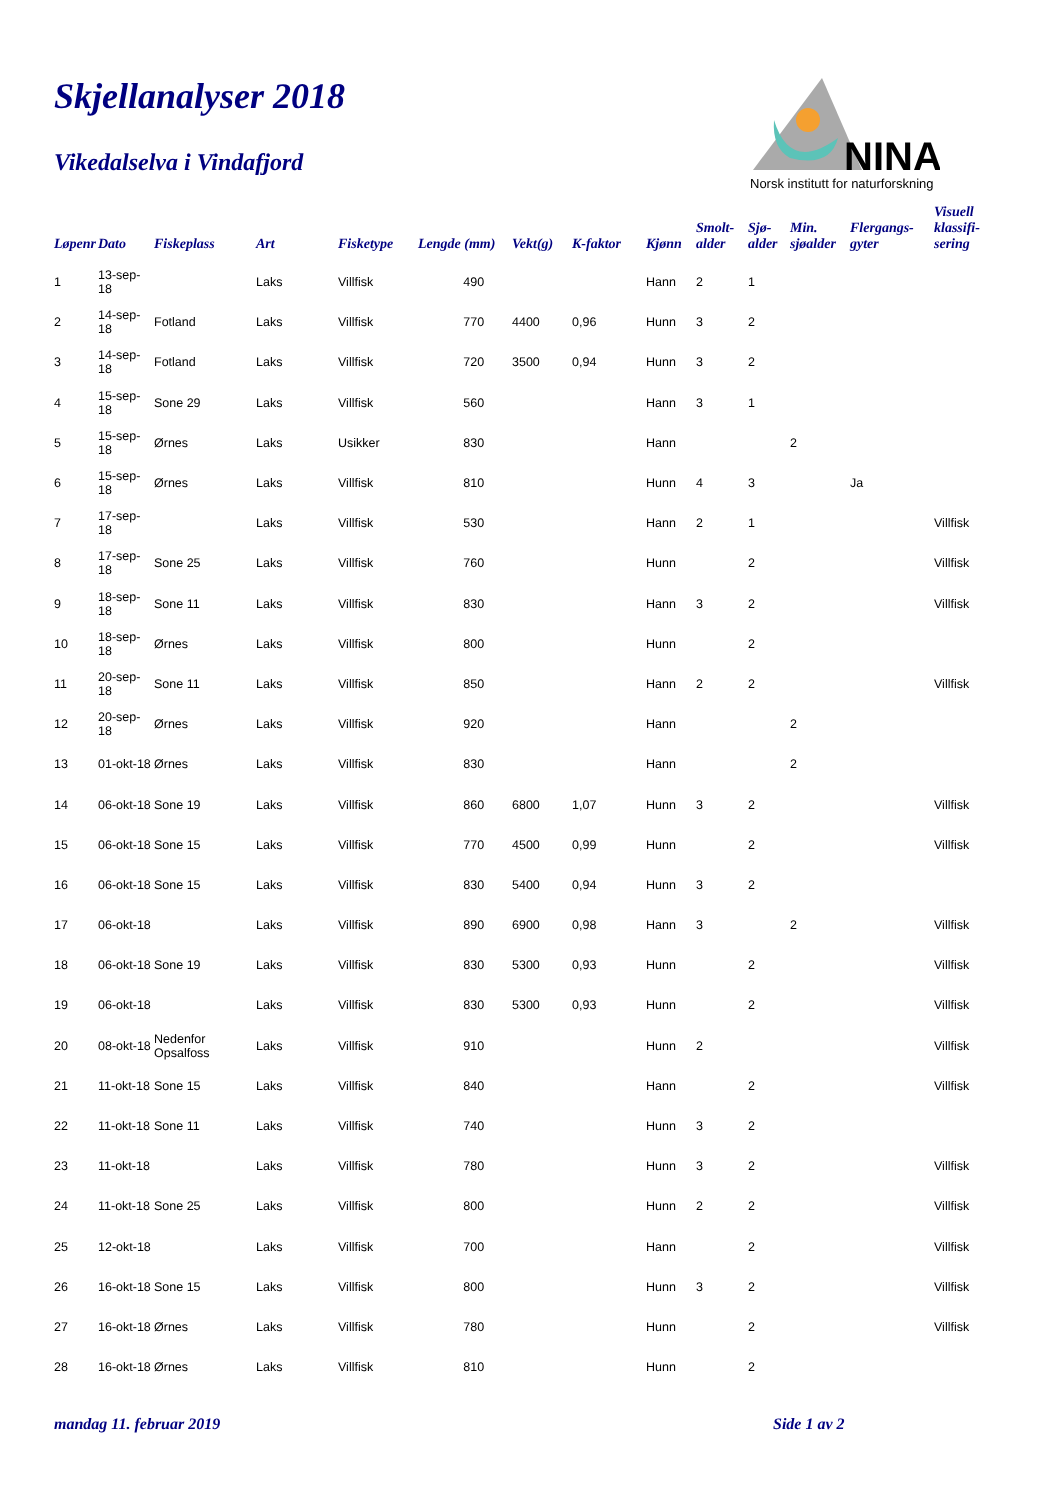Skjellanalyser 2018
Vikedalselva i Vindafjord
NINA
Norsk institutt for naturforskning
| Løpenr | Dato | Fiskeplass | Art | Fisketype | Lengde (mm) | Vekt(g) | K-faktor | Kjønn | Smolt- alder | Sjø- alder | Min. sjøalder | Flergangs- gyter | Visuell klassifi- sering |
| --- | --- | --- | --- | --- | --- | --- | --- | --- | --- | --- | --- | --- | --- |
| 1 | 13-sep-18 | | Laks | Villfisk | 490 | | | Hann | 2 | 1 | | | |
| 2 | 14-sep-18 | Fotland | Laks | Villfisk | 770 | 4400 | 0,96 | Hunn | 3 | 2 | | | |
| 3 | 14-sep-18 | Fotland | Laks | Villfisk | 720 | 3500 | 0,94 | Hunn | 3 | 2 | | | |
| 4 | 15-sep-18 | Sone 29 | Laks | Villfisk | 560 | | | Hann | 3 | 1 | | | |
| 5 | 15-sep-18 | Ørnes | Laks | Usikker | 830 | | | Hann | | | 2 | | |
| 6 | 15-sep-18 | Ørnes | Laks | Villfisk | 810 | | | Hunn | 4 | 3 | | Ja | |
| 7 | 17-sep-18 | | Laks | Villfisk | 530 | | | Hann | 2 | 1 | | | Villfisk |
| 8 | 17-sep-18 | Sone 25 | Laks | Villfisk | 760 | | | Hunn | | 2 | | | Villfisk |
| 9 | 18-sep-18 | Sone 11 | Laks | Villfisk | 830 | | | Hann | 3 | 2 | | | Villfisk |
| 10 | 18-sep-18 | Ørnes | Laks | Villfisk | 800 | | | Hunn | | 2 | | | |
| 11 | 20-sep-18 | Sone 11 | Laks | Villfisk | 850 | | | Hann | 2 | 2 | | | Villfisk |
| 12 | 20-sep-18 | Ørnes | Laks | Villfisk | 920 | | | Hann | | | 2 | | |
| 13 | 01-okt-18 | Ørnes | Laks | Villfisk | 830 | | | Hann | | | 2 | | |
| 14 | 06-okt-18 | Sone 19 | Laks | Villfisk | 860 | 6800 | 1,07 | Hunn | 3 | 2 | | | Villfisk |
| 15 | 06-okt-18 | Sone 15 | Laks | Villfisk | 770 | 4500 | 0,99 | Hunn | | 2 | | | Villfisk |
| 16 | 06-okt-18 | Sone 15 | Laks | Villfisk | 830 | 5400 | 0,94 | Hunn | 3 | 2 | | | |
| 17 | 06-okt-18 | | Laks | Villfisk | 890 | 6900 | 0,98 | Hann | 3 | | 2 | | Villfisk |
| 18 | 06-okt-18 | Sone 19 | Laks | Villfisk | 830 | 5300 | 0,93 | Hunn | | 2 | | | Villfisk |
| 19 | 06-okt-18 | | Laks | Villfisk | 830 | 5300 | 0,93 | Hunn | | 2 | | | Villfisk |
| 20 | 08-okt-18 | Nedenfor Opsalfoss | Laks | Villfisk | 910 | | | Hunn | 2 | | | | Villfisk |
| 21 | 11-okt-18 | Sone 15 | Laks | Villfisk | 840 | | | Hann | | 2 | | | Villfisk |
| 22 | 11-okt-18 | Sone 11 | Laks | Villfisk | 740 | | | Hunn | 3 | 2 | | | |
| 23 | 11-okt-18 | | Laks | Villfisk | 780 | | | Hunn | 3 | 2 | | | Villfisk |
| 24 | 11-okt-18 | Sone 25 | Laks | Villfisk | 800 | | | Hunn | 2 | 2 | | | Villfisk |
| 25 | 12-okt-18 | | Laks | Villfisk | 700 | | | Hann | | 2 | | | Villfisk |
| 26 | 16-okt-18 | Sone 15 | Laks | Villfisk | 800 | | | Hunn | 3 | 2 | | | Villfisk |
| 27 | 16-okt-18 | Ørnes | Laks | Villfisk | 780 | | | Hunn | | 2 | | | Villfisk |
| 28 | 16-okt-18 | Ørnes | Laks | Villfisk | 810 | | | Hunn | | 2 | | | |
mandag 11. februar 2019 Side 1 av 2